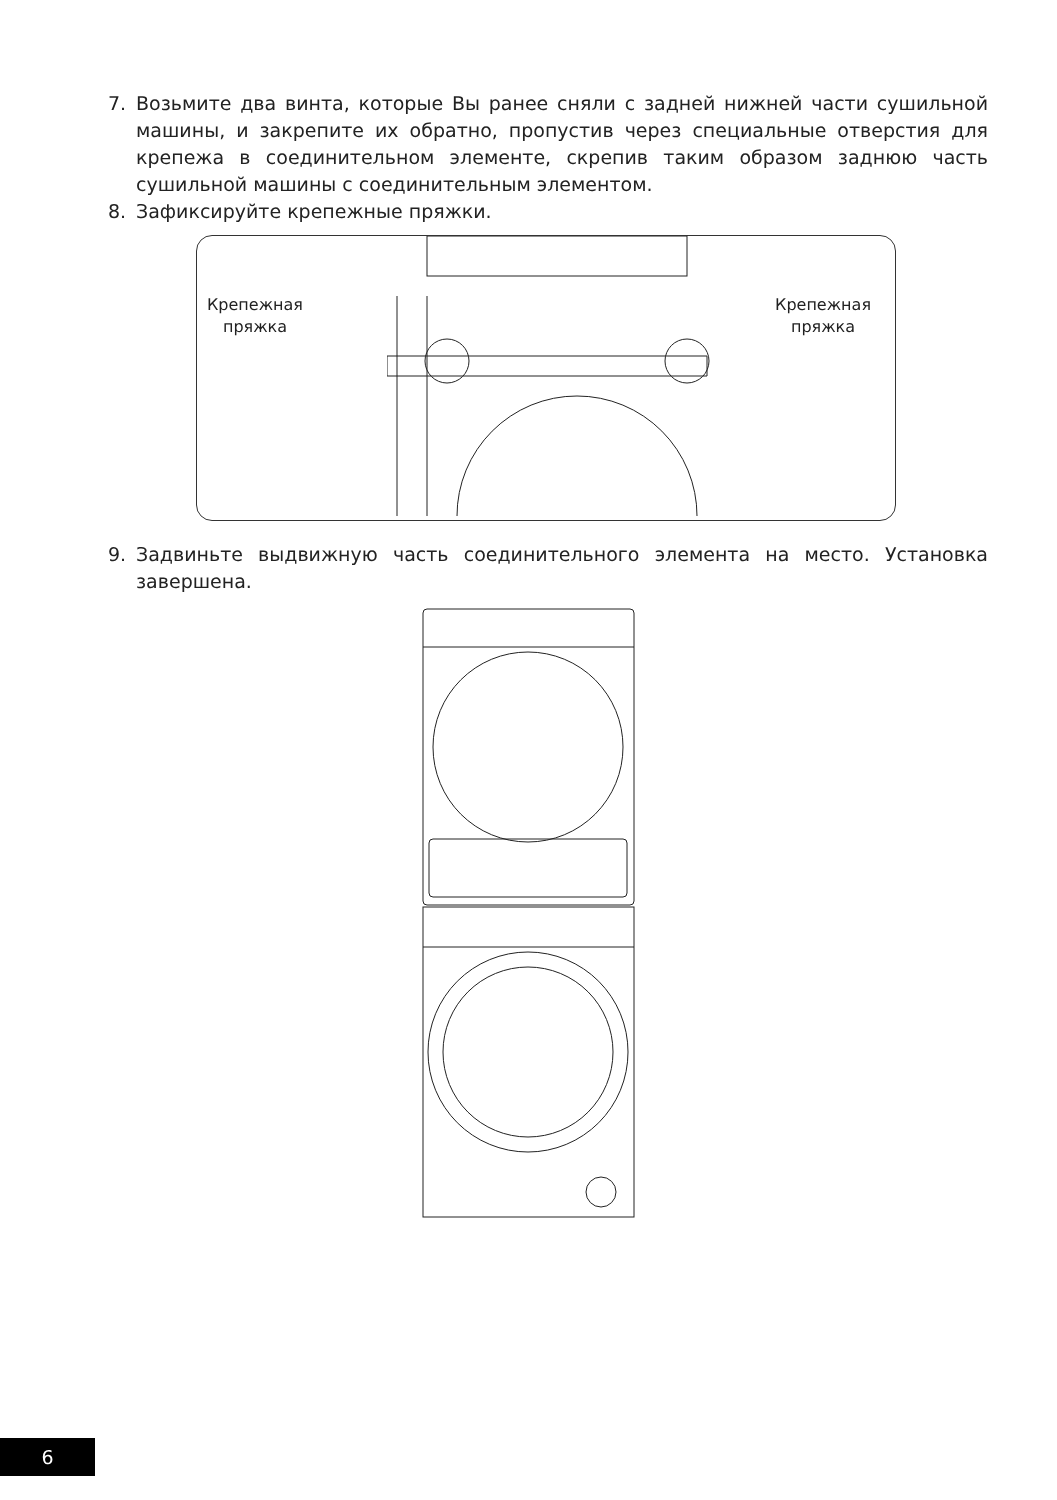7. Возьмите два винта, которые Вы ранее сняли с задней нижней части сушильной машины, и закрепите их обратно, пропустив через специальные отверстия для крепежа в соединительном элементе, скрепив таким образом заднюю часть сушильной машины с соединительным элементом.
8. Зафиксируйте крепежные пряжки.
Крепежная
пряжка
Крепежная
пряжка
9. Задвиньте выдвижную часть соединительного элемента на место. Установка завершена.
6